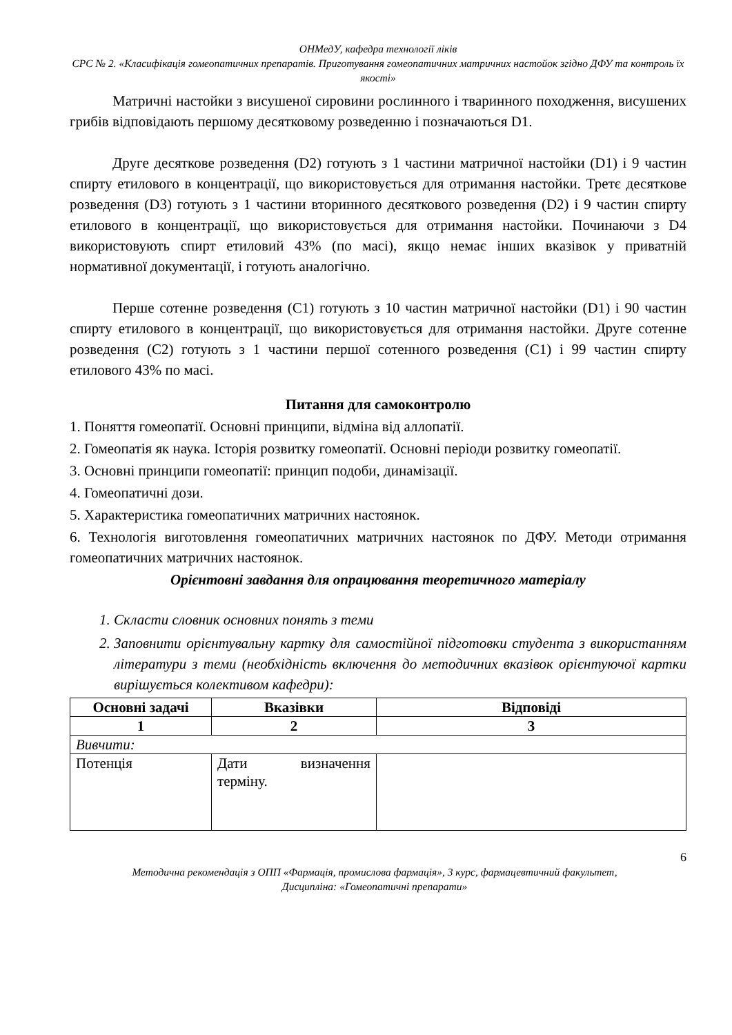ОНМедУ, кафедра технології ліків
СРС № 2. «Класифікація гомеопатичних препаратів. Приготування гомеопатичних матричних настойок згідно ДФУ та контроль їх якості»
Матричні настойки з висушеної сировини рослинного і тваринного походження, висушених грибів відповідають першому десятковому розведенню і позначаються D1.
Друге десяткове розведення (D2) готують з 1 частини матричної настойки (D1) і 9 частин спирту етилового в концентрації, що використовується для отримання настойки. Третє десяткове розведення (D3) готують з 1 частини вторинного десяткового розведення (D2) і 9 частин спирту етилового в концентрації, що використовується для отримання настойки. Починаючи з D4 використовують спирт етиловий 43% (по масі), якщо немає інших вказівок у приватній нормативної документації, і готують аналогічно.
Перше сотенне розведення (C1) готують з 10 частин матричної настойки (D1) і 90 частин спирту етилового в концентрації, що використовується для отримання настойки. Друге сотенне розведення (C2) готують з 1 частини першої сотенного розведення (C1) і 99 частин спирту етилового 43% по масі.
Питання для самоконтролю
1. Поняття гомеопатії. Основні принципи, відміна від аллопатії.
2. Гомеопатія як наука. Історія розвитку гомеопатії. Основні періоди розвитку гомеопатії.
3. Основні принципи гомеопатії: принцип подоби, динамізації.
4. Гомеопатичні дози.
5. Характеристика гомеопатичних матричних настоянок.
6. Технологія виготовлення гомеопатичних матричних настоянок по ДФУ. Методи отримання гомеопатичних матричних настоянок.
Орієнтовні завдання для опрацювання теоретичного матеріалу
1. Скласти словник основних понять з теми
2. Заповнити орієнтувальну картку для самостійної підготовки студента з використанням літератури з теми (необхідність включення до методичних вказівок орієнтуючої картки вирішується колективом кафедри):
| Основні задачі | Вказівки | Відповіді |
| --- | --- | --- |
| 1 | 2 | 3 |
| Вивчити: | | |
| Потенція | Дати визначення терміну. | |
6
Методична рекомендація з ОПП «Фармація, промислова фармація», 3 курс, фармацевтичний факультет,
Дисципліна: «Гомеопатичні препарати»